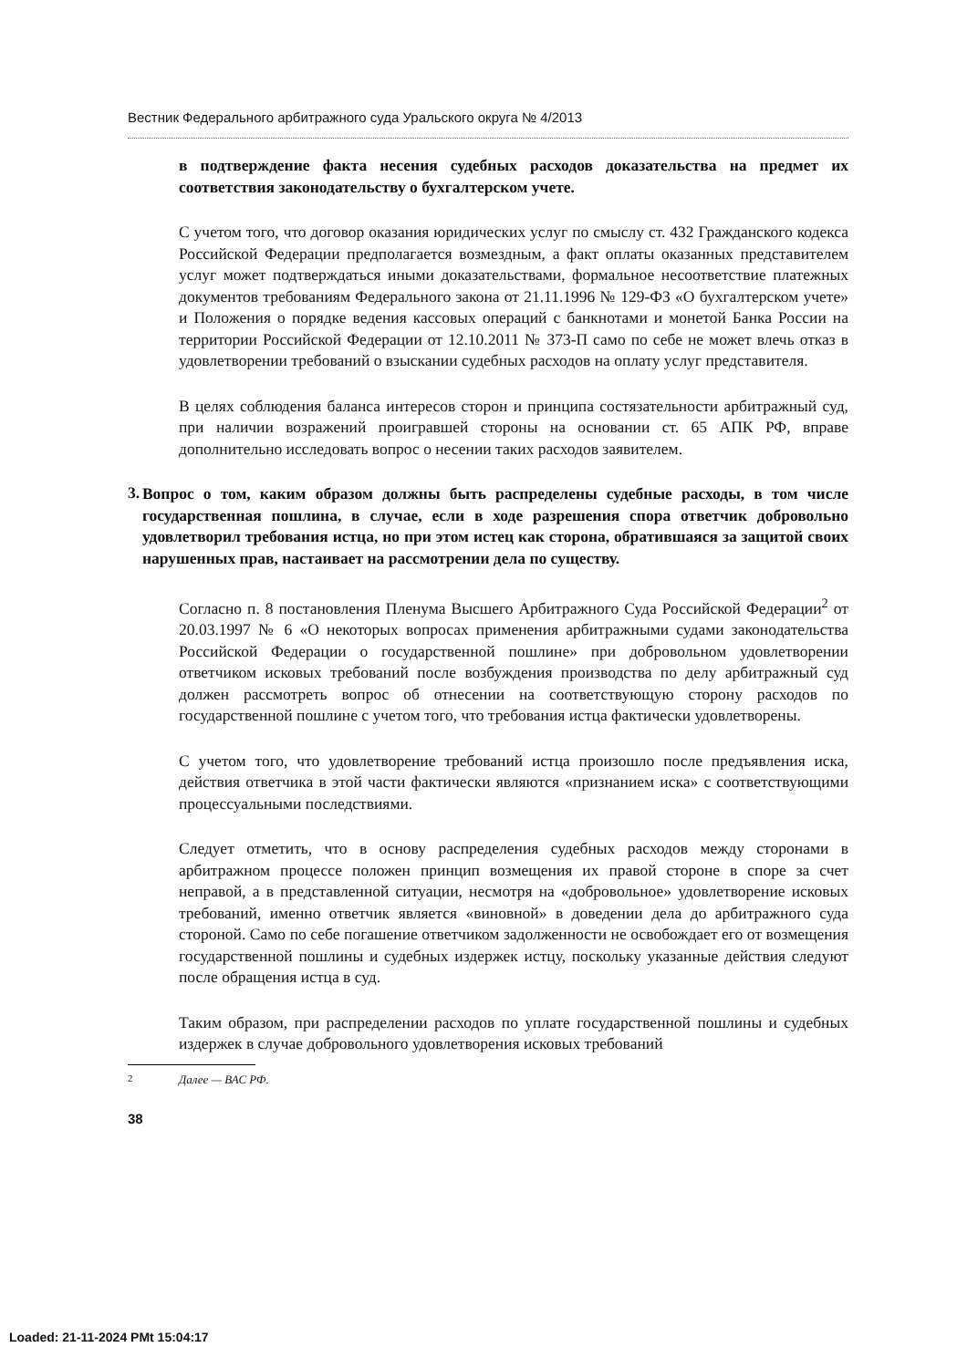Вестник Федерального арбитражного суда Уральского округа № 4/2013
в подтверждение факта несения судебных расходов доказательства на предмет их соответствия законодательству о бухгалтерском учете.
С учетом того, что договор оказания юридических услуг по смыслу ст. 432 Гражданского кодекса Российской Федерации предполагается возмездным, а факт оплаты оказанных представителем услуг может подтверждаться иными доказательствами, формальное несоответствие платежных документов требованиям Федерального закона от 21.11.1996 № 129-ФЗ «О бухгалтерском учете» и Положения о порядке ведения кассовых операций с банкнотами и монетой Банка России на территории Российской Федерации от 12.10.2011 № 373-П само по себе не может влечь отказ в удовлетворении требований о взыскании судебных расходов на оплату услуг представителя.
В целях соблюдения баланса интересов сторон и принципа состязательности арбитражный суд, при наличии возражений проигравшей стороны на основании ст. 65 АПК РФ, вправе дополнительно исследовать вопрос о несении таких расходов заявителем.
3.
Вопрос о том, каким образом должны быть распределены судебные расходы, в том числе государственная пошлина, в случае, если в ходе разрешения спора ответчик добровольно удовлетворил требования истца, но при этом истец как сторона, обратившаяся за защитой своих нарушенных прав, настаивает на рассмотрении дела по существу.
Согласно п. 8 постановления Пленума Высшего Арбитражного Суда Российской Федерации<sup>2</sup> от 20.03.1997 № 6 «О некоторых вопросах применения арбитражными судами законодательства Российской Федерации о государственной пошлине» при добровольном удовлетворении ответчиком исковых требований после возбуждения производства по делу арбитражный суд должен рассмотреть вопрос об отнесении на соответствующую сторону расходов по государственной пошлине с учетом того, что требования истца фактически удовлетворены.
С учетом того, что удовлетворение требований истца произошло после предъявления иска, действия ответчика в этой части фактически являются «признанием иска» с соответствующими процессуальными последствиями.
Следует отметить, что в основу распределения судебных расходов между сторонами в арбитражном процессе положен принцип возмещения их правой стороне в споре за счет неправой, а в представленной ситуации, несмотря на «добровольное» удовлетворение исковых требований, именно ответчик является «виновной» в доведении дела до арбитражного суда стороной. Само по себе погашение ответчиком задолженности не освобождает его от возмещения государственной пошлины и судебных издержек истцу, поскольку указанные действия следуют после обращения истца в суд.
Таким образом, при распределении расходов по уплате государственной пошлины и судебных издержек в случае добровольного удовлетворения исковых требований
<sup>2</sup> Далее — ВАС РФ.
38
Loaded: 21-11-2024 PMt 15:04:17